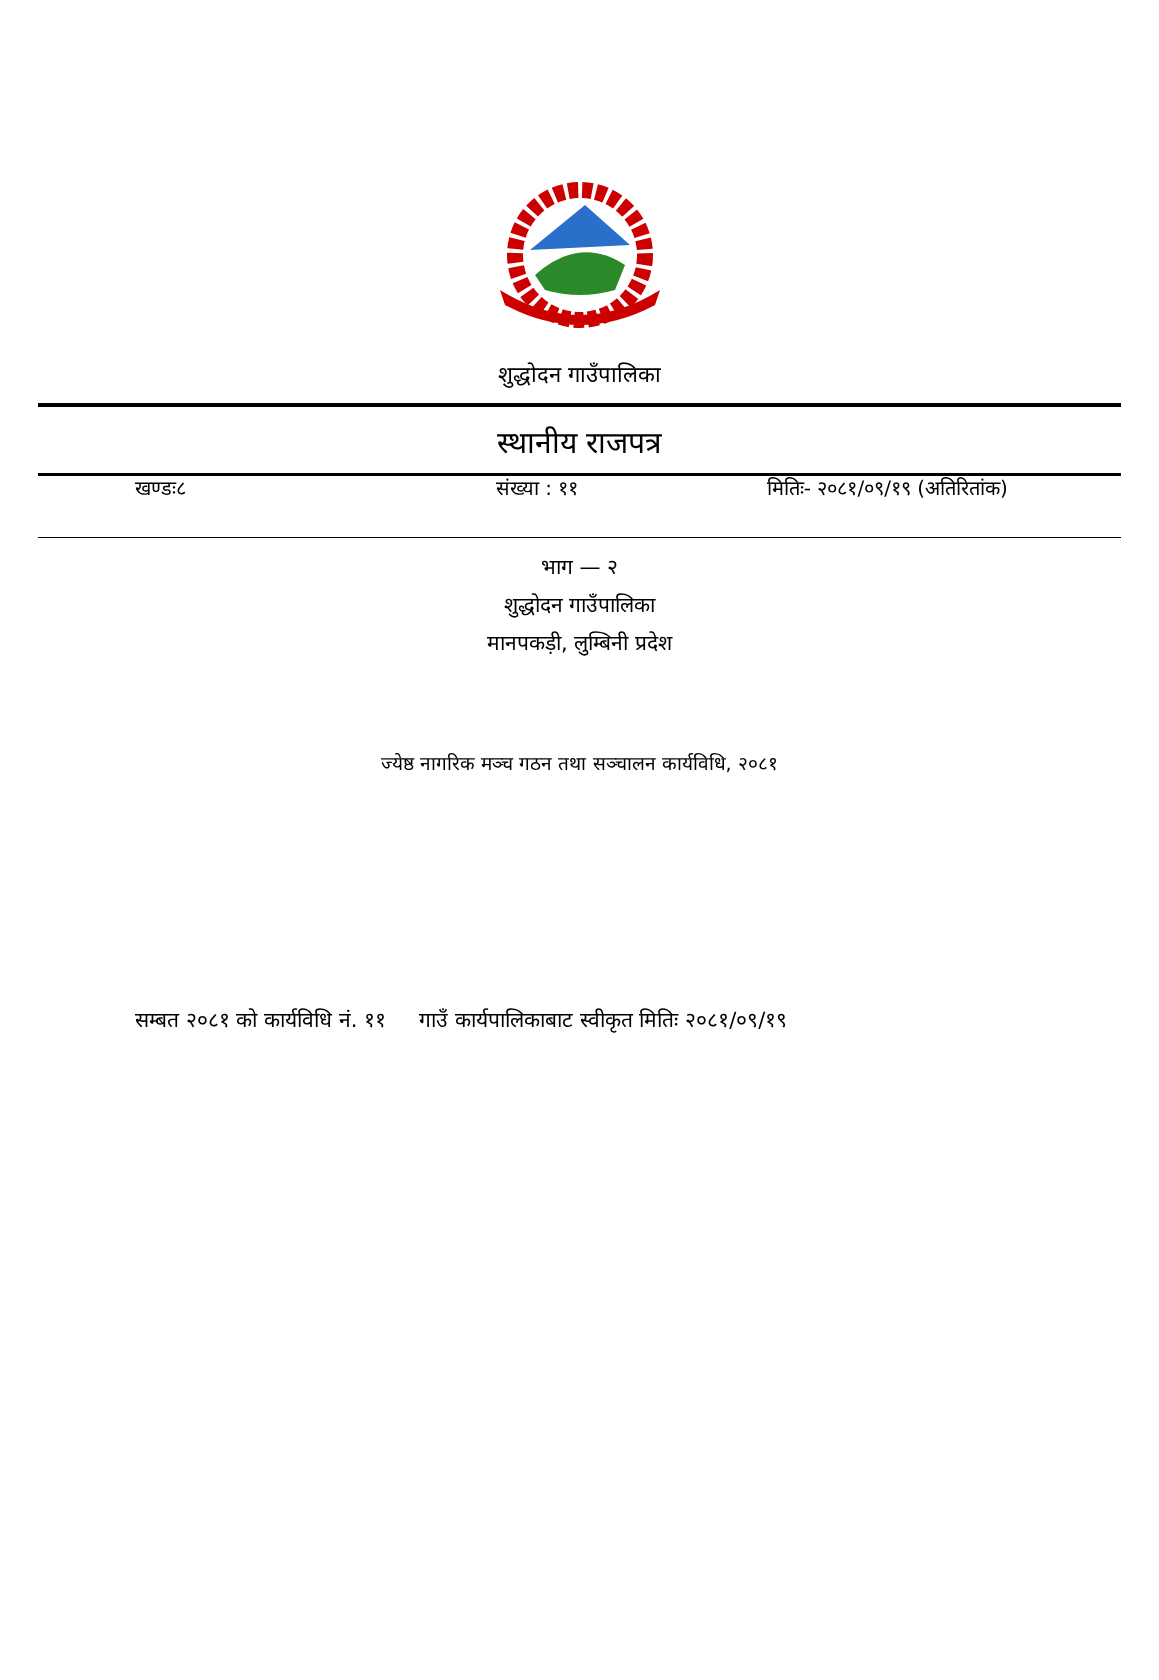शुद्धोदन गाउँपालिका
स्थानीय राजपत्र
खण्डः८ संख्या : ११ मितिः- २०८१/०९/१९ (अतिरितांक)
भाग — २
शुद्धोदन गाउँपालिका
मानपकड़ी, लुम्बिनी प्रदेश
ज्येष्ठ नागरिक मञ्च गठन तथा सञ्चालन कार्यविधि, २०८१
सम्बत २०८१ को कार्यविधि नं. ११ गाउँ कार्यपालिकाबाट स्वीकृत मितिः २०८१/०९/१९